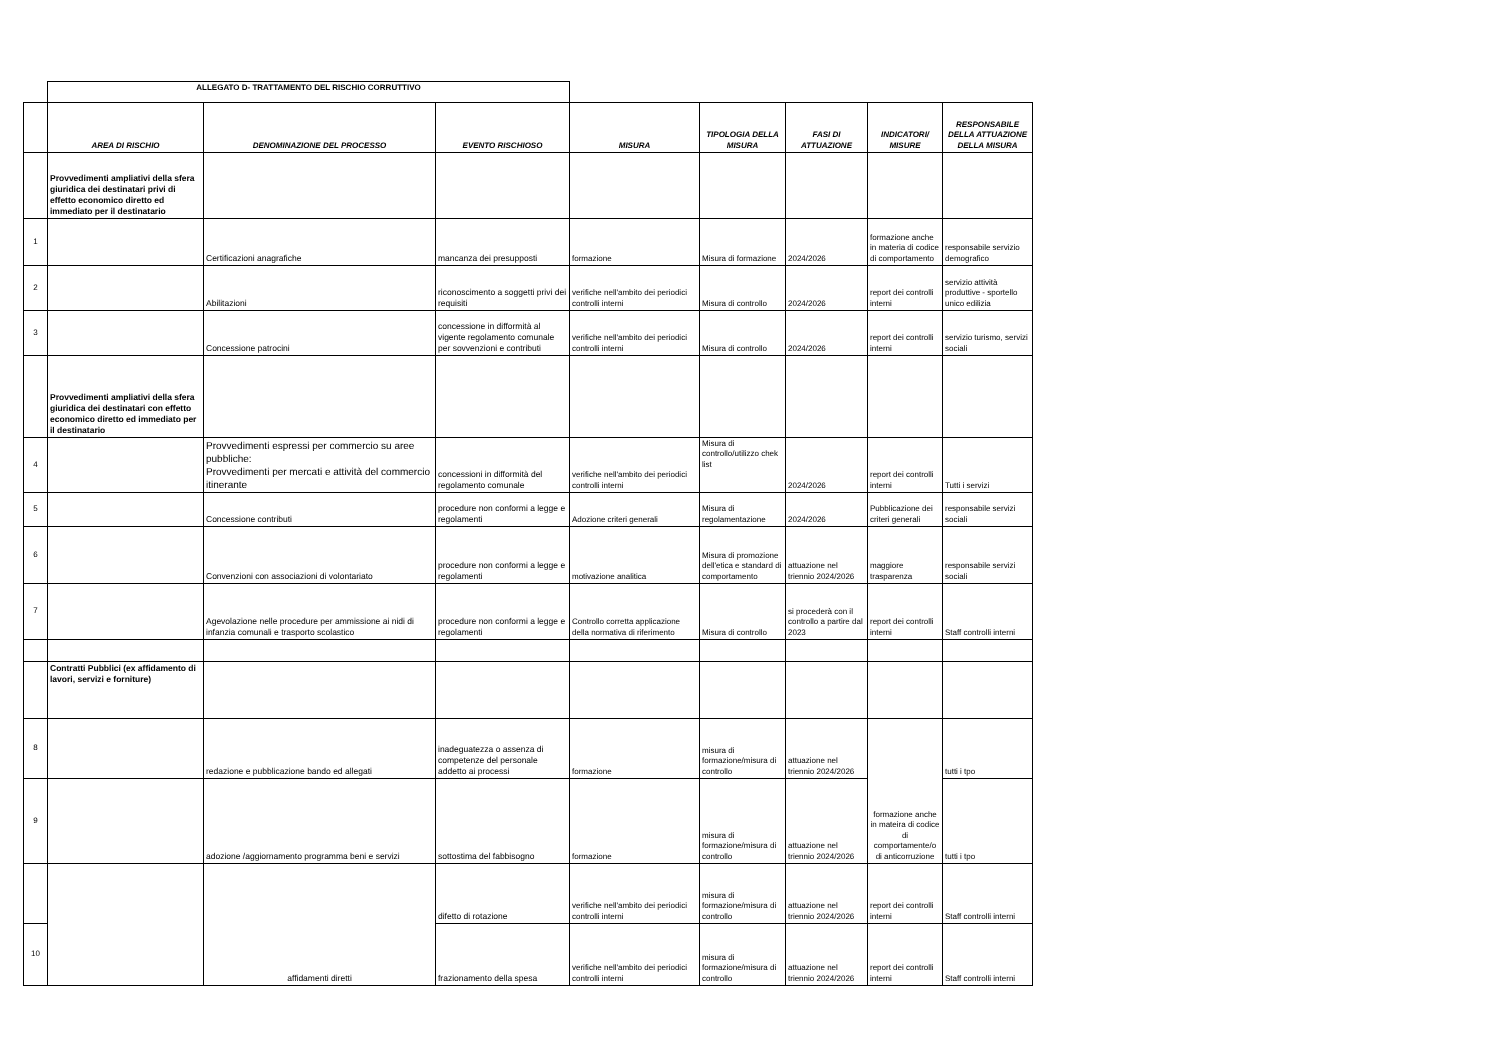| | ALLEGATO D- TRATTAMENTO DEL RISCHIO CORRUTTIVO | | | | | | | |
| | AREA DI RISCHIO | DENOMINAZIONE DEL PROCESSO | EVENTO RISCHIOSO | MISURA | TIPOLOGIA DELLA MISURA | FASI DI ATTUAZIONE | INDICATORI/ MISURE | RESPONSABILE DELLA ATTUAZIONE DELLA MISURA |
| | Provvedimenti ampliativi della sfera giuridica dei destinatari privi di effetto economico diretto ed immediato per il destinatario | | | | | | | |
| 1 | | Certificazioni anagrafiche | mancanza dei presupposti | formazione | Misura di formazione | 2024/2026 | formazione anche in materia di codice di comportamento | responsabile servizio demografico |
| 2 | | Abilitazioni | riconoscimento a soggetti privi dei requisiti | verifiche nell'ambito dei periodici controlli interni | Misura di controllo | 2024/2026 | report dei controlli interni | servizio attività produttive - sportello unico edilizia |
| 3 | | Concessione patrocini | concessione in difformità al vigente regolamento comunale per sovvenzioni e contributi | verifiche nell'ambito dei periodici controlli interni | Misura di controllo | 2024/2026 | report dei controlli interni | servizio turismo, servizi sociali |
| | Provvedimenti ampliativi della sfera giuridica dei destinatari con effetto economico diretto ed immediato per il destinatario | | | | | | | |
| 4 | | Provvedimenti espressi per commercio su aree pubbliche: Provvedimenti per mercati e attività del commercio itinerante | concessioni in difformità del regolamento comunale | verifiche nell'ambito dei periodici controlli interni | Misura di controllo/utilizzo chek list | 2024/2026 | report dei controlli interni | Tutti i servizi |
| 5 | | Concessione contributi | procedure non conformi a legge e regolamenti | Adozione criteri generali | Misura di regolamentazione | 2024/2026 | Pubblicazione dei criteri generali | responsabile servizi sociali |
| 6 | | Convenzioni con associazioni di volontariato | procedure non conformi a legge e regolamenti | motivazione analitica | Misura di promozione dell'etica e standard di comportamento | attuazione nel triennio 2024/2026 | maggiore trasparenza | responsabile servizi sociali |
| 7 | | Agevolazione nelle procedure per ammissione ai nidi di infanzia comunali e trasporto scolastico | procedure non conformi a legge e regolamenti | Controllo corretta applicazione della normativa di riferimento | Misura di controllo | si procederà con il controllo a partire dal 2023 | report dei controlli interni | Staff controlli interni |
| | Contratti Pubblici (ex affidamento di lavori, servizi e forniture) | | | | | | | |
| 8 | | redazione e pubblicazione bando ed allegati | inadeguatezza o assenza di competenze del personale addetto ai processi | formazione | misura di formazione/misura di controllo | attuazione nel triennio 2024/2026 | formazione anche in mateira di codice di comportamente/o di anticorruzione | tutti i tpo |
| 9 | | adozione /aggiornamento programma beni e servizi | sottostima del fabbisogno | formazione | misura di formazione/misura di controllo | attuazione nel triennio 2024/2026 | | tutti i tpo |
| | | affidamenti diretti | difetto di rotazione | verifiche nell'ambito dei periodici controlli interni | misura di formazione/misura di controllo | attuazione nel triennio 2024/2026 | report dei controlli interni | Staff controlli interni |
| 10 | | | frazionamento della spesa | verifiche nell'ambito dei periodici controlli interni | misura di formazione/misura di controllo | attuazione nel triennio 2024/2026 | report dei controlli interni | Staff controlli interni |